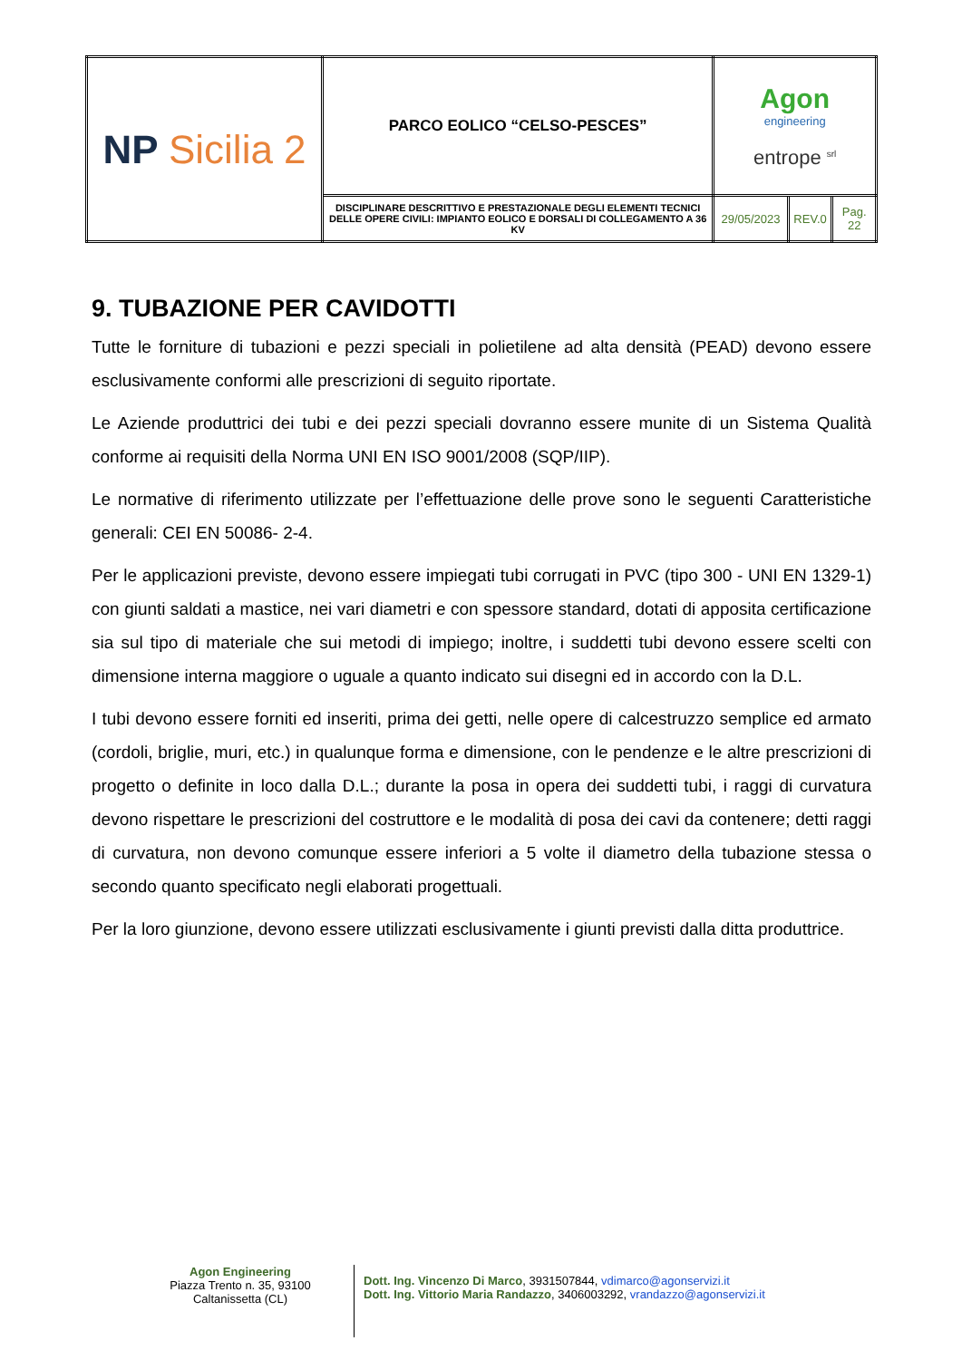| NP Sicilia 2 | PARCO EOLICO “CELSO-PESCES” | Agon engineering entrope <sup>srl</sup> | | |
| | DISCIPLINARE DESCRITTIVO E PRESTAZIONALE DEGLI ELEMENTI TECNICI DELLE OPERE CIVILI: IMPIANTO EOLICO E DORSALI DI COLLEGAMENTO A 36 KV | 29/05/2023 | REV.0 | Pag. 22 |
9. TUBAZIONE PER CAVIDOTTI
Tutte le forniture di tubazioni e pezzi speciali in polietilene ad alta densità (PEAD) devono essere esclusivamente conformi alle prescrizioni di seguito riportate.
Le Aziende produttrici dei tubi e dei pezzi speciali dovranno essere munite di un Sistema Qualità conforme ai requisiti della Norma UNI EN ISO 9001/2008 (SQP/IIP).
Le normative di riferimento utilizzate per l’effettuazione delle prove sono le seguenti Caratteristiche generali: CEI EN 50086- 2-4.
Per le applicazioni previste, devono essere impiegati tubi corrugati in PVC (tipo 300 - UNI EN 1329-1) con giunti saldati a mastice, nei vari diametri e con spessore standard, dotati di apposita certificazione sia sul tipo di materiale che sui metodi di impiego; inoltre, i suddetti tubi devono essere scelti con dimensione interna maggiore o uguale a quanto indicato sui disegni ed in accordo con la D.L.
I tubi devono essere forniti ed inseriti, prima dei getti, nelle opere di calcestruzzo semplice ed armato (cordoli, briglie, muri, etc.) in qualunque forma e dimensione, con le pendenze e le altre prescrizioni di progetto o definite in loco dalla D.L.; durante la posa in opera dei suddetti tubi, i raggi di curvatura devono rispettare le prescrizioni del costruttore e le modalità di posa dei cavi da contenere; detti raggi di curvatura, non devono comunque essere inferiori a 5 volte il diametro della tubazione stessa o secondo quanto specificato negli elaborati progettuali.
Per la loro giunzione, devono essere utilizzati esclusivamente i giunti previsti dalla ditta produttrice.
Agon Engineering
Piazza Trento n. 35, 93100
Caltanissetta (CL)
Dott. Ing. Vincenzo Di Marco, 3931507844, vdimarco@agonservizi.it
Dott. Ing. Vittorio Maria Randazzo, 3406003292, vrandazzo@agonservizi.it